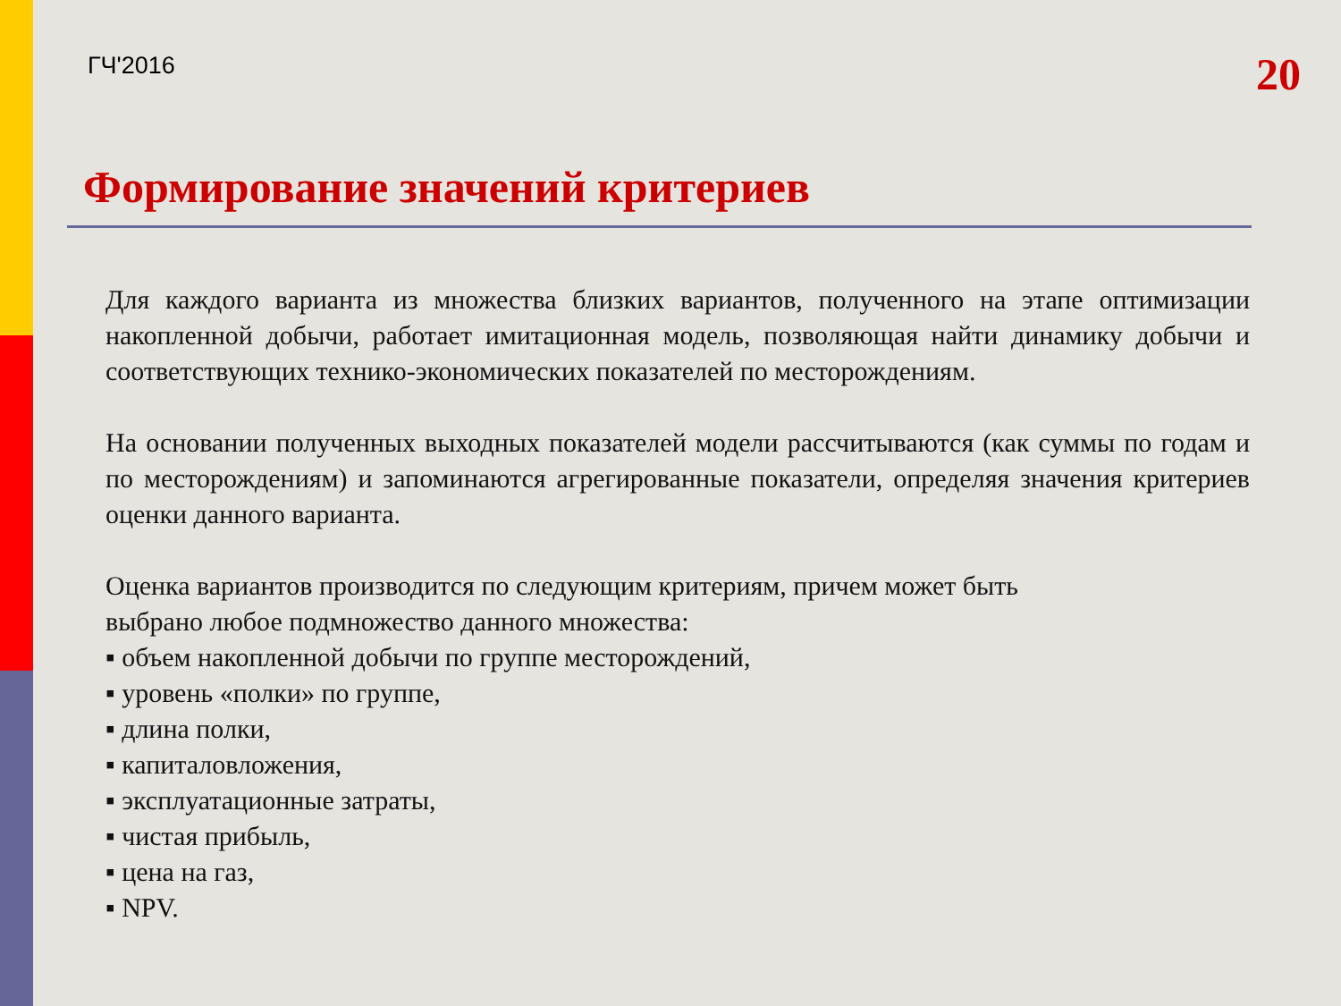ГЧ'2016 20
Формирование значений критериев
Для каждого варианта из множества близких вариантов, полученного на этапе оптимизации накопленной добычи, работает имитационная модель, позволяющая найти динамику добычи и соответствующих технико-экономических показателей по месторождениям.
На основании полученных выходных показателей модели рассчитываются (как суммы по годам и по месторождениям) и запоминаются агрегированные показатели, определяя значения критериев оценки данного варианта.
Оценка вариантов производится по следующим критериям, причем может быть
выбрано любое подмножество данного множества:
▪ объем накопленной добычи по группе месторождений,
▪ уровень «полки» по группе,
▪ длина полки,
▪ капиталовложения,
▪ эксплуатационные затраты,
▪ чистая прибыль,
▪ цена на газ,
▪ NPV.